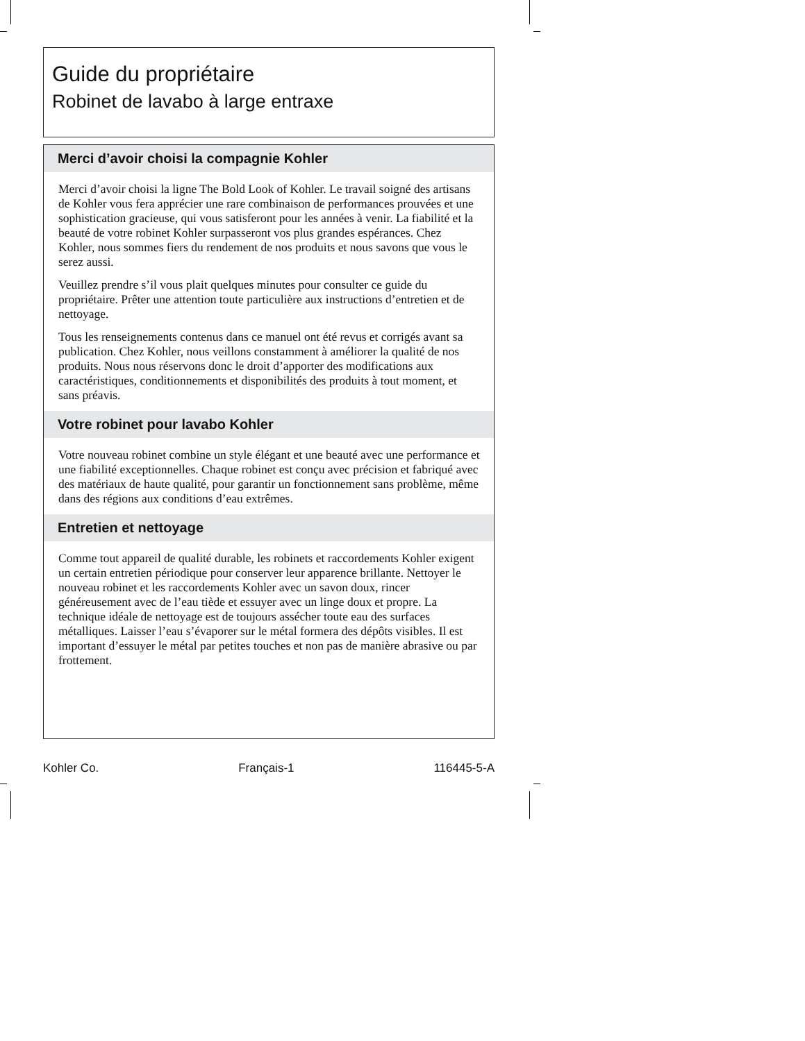Guide du propriétaire
Robinet de lavabo à large entraxe
Merci d’avoir choisi la compagnie Kohler
Merci d’avoir choisi la ligne The Bold Look of Kohler. Le travail soigné des artisans de Kohler vous fera apprécier une rare combinaison de performances prouvées et une sophistication gracieuse, qui vous satisferont pour les années à venir. La fiabilité et la beauté de votre robinet Kohler surpasseront vos plus grandes espérances. Chez Kohler, nous sommes fiers du rendement de nos produits et nous savons que vous le serez aussi.
Veuillez prendre s’il vous plait quelques minutes pour consulter ce guide du propriétaire. Prêter une attention toute particulière aux instructions d’entretien et de nettoyage.
Tous les renseignements contenus dans ce manuel ont été revus et corrigés avant sa publication. Chez Kohler, nous veillons constamment à améliorer la qualité de nos produits. Nous nous réservons donc le droit d’apporter des modifications aux caractéristiques, conditionnements et disponibilités des produits à tout moment, et sans préavis.
Votre robinet pour lavabo Kohler
Votre nouveau robinet combine un style élégant et une beauté avec une performance et une fiabilité exceptionnelles. Chaque robinet est conçu avec précision et fabriqué avec des matériaux de haute qualité, pour garantir un fonctionnement sans problème, même dans des régions aux conditions d’eau extrêmes.
Entretien et nettoyage
Comme tout appareil de qualité durable, les robinets et raccordements Kohler exigent un certain entretien périodique pour conserver leur apparence brillante. Nettoyer le nouveau robinet et les raccordements Kohler avec un savon doux, rincer généreusement avec de l’eau tiède et essuyer avec un linge doux et propre. La technique idéale de nettoyage est de toujours assécher toute eau des surfaces métalliques. Laisser l’eau s’évaporer sur le métal formera des dépôts visibles. Il est important d’essuyer le métal par petites touches et non pas de manière abrasive ou par frottement.
Kohler Co. Français-1 116445-5-A